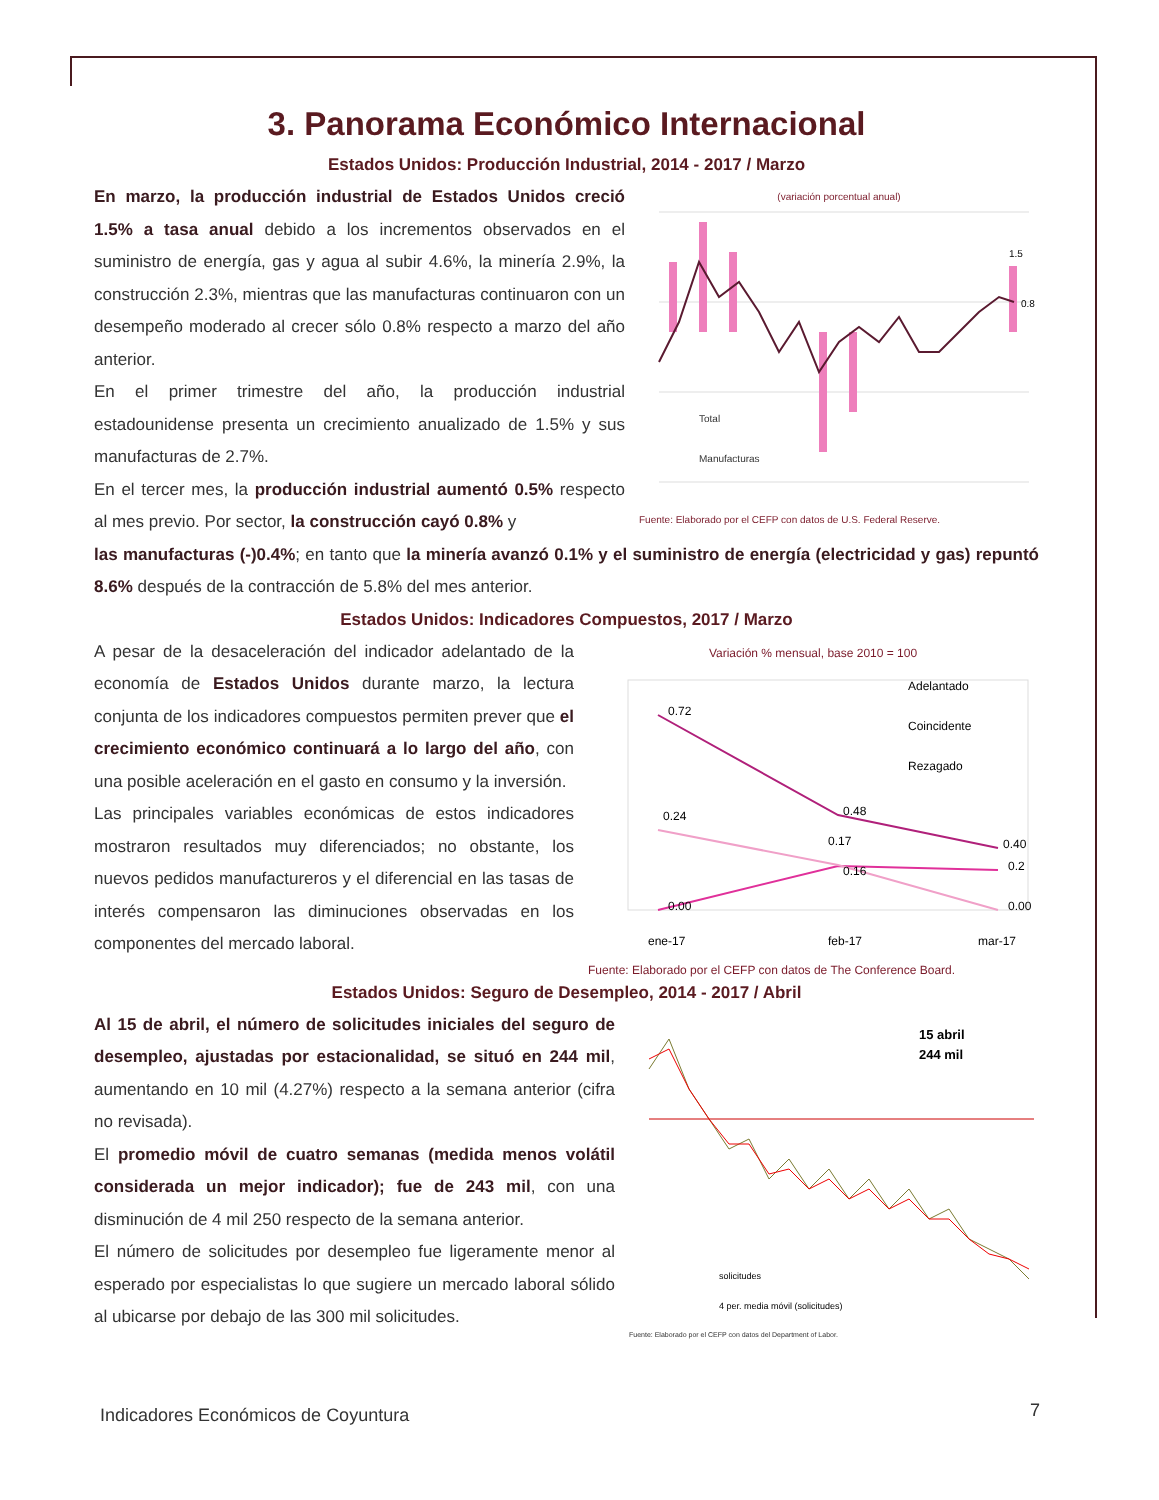3. Panorama Económico Internacional
Estados Unidos: Producción Industrial, 2014 - 2017 / Marzo
En marzo, la producción industrial de Estados Unidos creció 1.5% a tasa anual debido a los incrementos observados en el suministro de energía, gas y agua al subir 4.6%, la minería 2.9%, la construcción 2.3%, mientras que las manufacturas continuaron con un desempeño moderado al crecer sólo 0.8% respecto a marzo del año anterior.
En el primer trimestre del año, la producción industrial estadounidense presenta un crecimiento anualizado de 1.5% y sus manufacturas de 2.7%.
En el tercer mes, la producción industrial aumentó 0.5% respecto al mes previo. Por sector, la construcción cayó 0.8% y
(variación porcentual anual)
1.5
0.8
Total
Manufacturas
Fuente: Elaborado por el CEFP con datos de U.S. Federal Reserve.
las manufacturas (-)0.4%; en tanto que la minería avanzó 0.1% y el suministro de energía (electricidad y gas) repuntó 8.6% después de la contracción de 5.8% del mes anterior.
Estados Unidos: Indicadores Compuestos, 2017 / Marzo
A pesar de la desaceleración del indicador adelantado de la economía de Estados Unidos durante marzo, la lectura conjunta de los indicadores compuestos permiten prever que el crecimiento económico continuará a lo largo del año, con una posible aceleración en el gasto en consumo y la inversión.
Las principales variables económicas de estos indicadores mostraron resultados muy diferenciados; no obstante, los nuevos pedidos manufactureros y el diferencial en las tasas de interés compensaron las diminuciones observadas en los componentes del mercado laboral.
Variación % mensual, base 2010 = 100
0.72
0.48
0.40
0.24
0.17
0.16
0.2
0.00
0.00
ene-17
feb-17
mar-17
Adelantado
Coincidente
Rezagado
Fuente: Elaborado por el CEFP con datos de The Conference Board.
Estados Unidos: Seguro de Desempleo, 2014 - 2017 / Abril
Al 15 de abril, el número de solicitudes iniciales del seguro de desempleo, ajustadas por estacionalidad, se situó en 244 mil, aumentando en 10 mil (4.27%) respecto a la semana anterior (cifra no revisada).
El promedio móvil de cuatro semanas (medida menos volátil considerada un mejor indicador); fue de 243 mil, con una disminución de 4 mil 250 respecto de la semana anterior.
El número de solicitudes por desempleo fue ligeramente menor al esperado por especialistas lo que sugiere un mercado laboral sólido al ubicarse por debajo de las 300 mil solicitudes.
15 abril
244 mil
solicitudes
4 per. media móvil (solicitudes)
Fuente: Elaborado por el CEFP con datos del Department of Labor.
Indicadores Económicos de Coyuntura
7